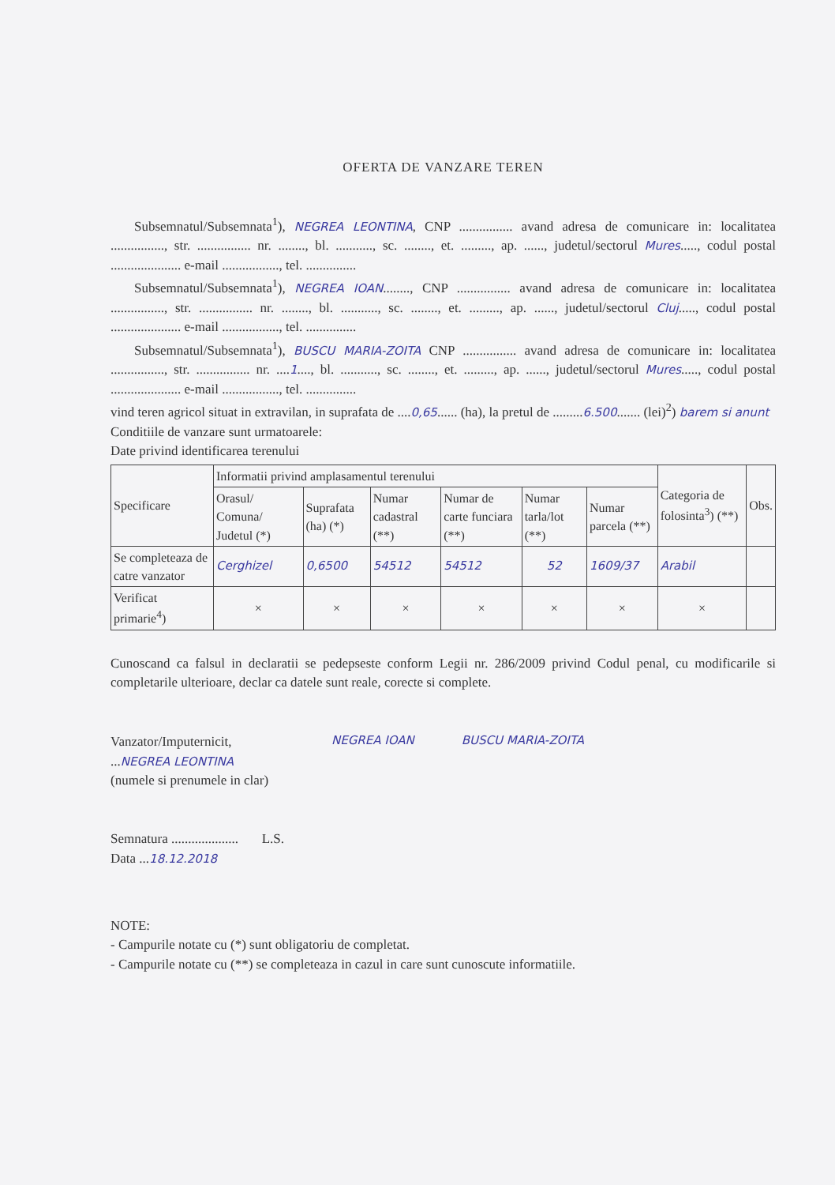OFERTA DE VANZARE TEREN
Subsemnatul/Subsemnata<sup>1</sup>), NEGREA LEONTINA, CNP ................ avand adresa de comunicare in: localitatea ................, str. ................ nr. ........, bl. ..........., sc. ........, et. ........., ap. ......, judetul/sectorul Mures....., codul postal ..................... e-mail ................., tel. ...............
Subsemnatul/Subsemnata<sup>1</sup>), NEGREA IOAN........, CNP ................ avand adresa de comunicare in: localitatea ................, str. ................ nr. ........, bl. ..........., sc. ........, et. ........., ap. ......, judetul/sectorul Cluj....., codul postal ..................... e-mail ................., tel. ...............
Subsemnatul/Subsemnata<sup>1</sup>), BUSCU MARIA-ZOITA CNP ................ avand adresa de comunicare in: localitatea ................, str. ................ nr. ....1...., bl. ..........., sc. ........, et. ........., ap. ......, judetul/sectorul Mures....., codul postal ..................... e-mail ................., tel. ...............
vind teren agricol situat in extravilan, in suprafata de ....0,65...... (ha), la pretul de .........6.500....... (lei)<sup>2</sup>) barem si anunt
Conditiile de vanzare sunt urmatoarele:
Date privind identificarea terenului
| Specificare | Informatii privind amplasamentul terenului | | | | | | Categoria de folosinta<sup>3</sup>) (**) | Obs. |
| --- | --- | --- | --- | --- | --- | --- | --- | --- |
| | Orasul/ Comuna/ Judetul (*) | Suprafata (ha) (*) | Numar cadastral (**) | Numar de carte funciara (**) | Numar tarla/lot (**) | Numar parcela (**) | | |
| Se completeaza de catre vanzator | Cerghizel | 0,6500 | 54512 | 54512 | 52 | 1609/37 | Arabil | |
| Verificat primarie<sup>4</sup>) | × | × | × | × | × | × | × | |
Cunoscand ca falsul in declaratii se pedepseste conform Legii nr. 286/2009 privind Codul penal, cu modificarile si completarile ulterioare, declar ca datele sunt reale, corecte si complete.
Vanzator/Imputernicit,
...NEGREA LEONTINA
(numele si prenumele in clar)
Semnatura .................... L.S.
Data ...18.12.2018
NEGREA IOAN BUSCU MARIA-ZOITA
NOTE:
- Campurile notate cu (*) sunt obligatoriu de completat.
- Campurile notate cu (**) se completeaza in cazul in care sunt cunoscute informatiile.